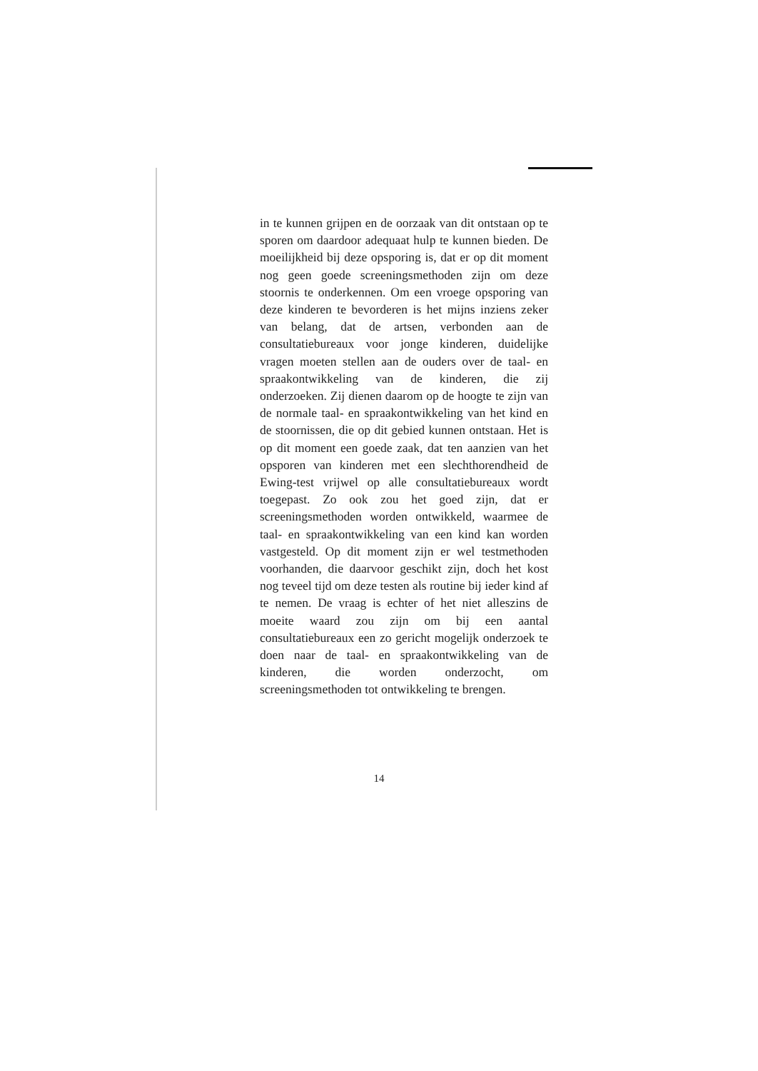in te kunnen grijpen en de oorzaak van dit ontstaan op te sporen om daardoor adequaat hulp te kunnen bieden. De moeilijkheid bij deze opsporing is, dat er op dit moment nog geen goede screeningsmethoden zijn om deze stoornis te onderkennen. Om een vroege opsporing van deze kinderen te bevorderen is het mijns inziens zeker van belang, dat de artsen, verbonden aan de consultatiebureaux voor jonge kinderen, duidelijke vragen moeten stellen aan de ouders over de taal- en spraakontwikkeling van de kinderen, die zij onderzoeken. Zij dienen daarom op de hoogte te zijn van de normale taal- en spraakontwikkeling van het kind en de stoornissen, die op dit gebied kunnen ontstaan. Het is op dit moment een goede zaak, dat ten aanzien van het opsporen van kinderen met een slechthorendheid de Ewing-test vrijwel op alle consultatiebureaux wordt toegepast. Zo ook zou het goed zijn, dat er screeningsmethoden worden ontwikkeld, waarmee de taal- en spraakontwikkeling van een kind kan worden vastgesteld. Op dit moment zijn er wel testmethoden voorhanden, die daarvoor geschikt zijn, doch het kost nog teveel tijd om deze testen als routine bij ieder kind af te nemen. De vraag is echter of het niet alleszins de moeite waard zou zijn om bij een aantal consultatiebureaux een zo gericht mogelijk onderzoek te doen naar de taal- en spraakontwikkeling van de kinderen, die worden onderzocht, om screeningsmethoden tot ontwikkeling te brengen.
14